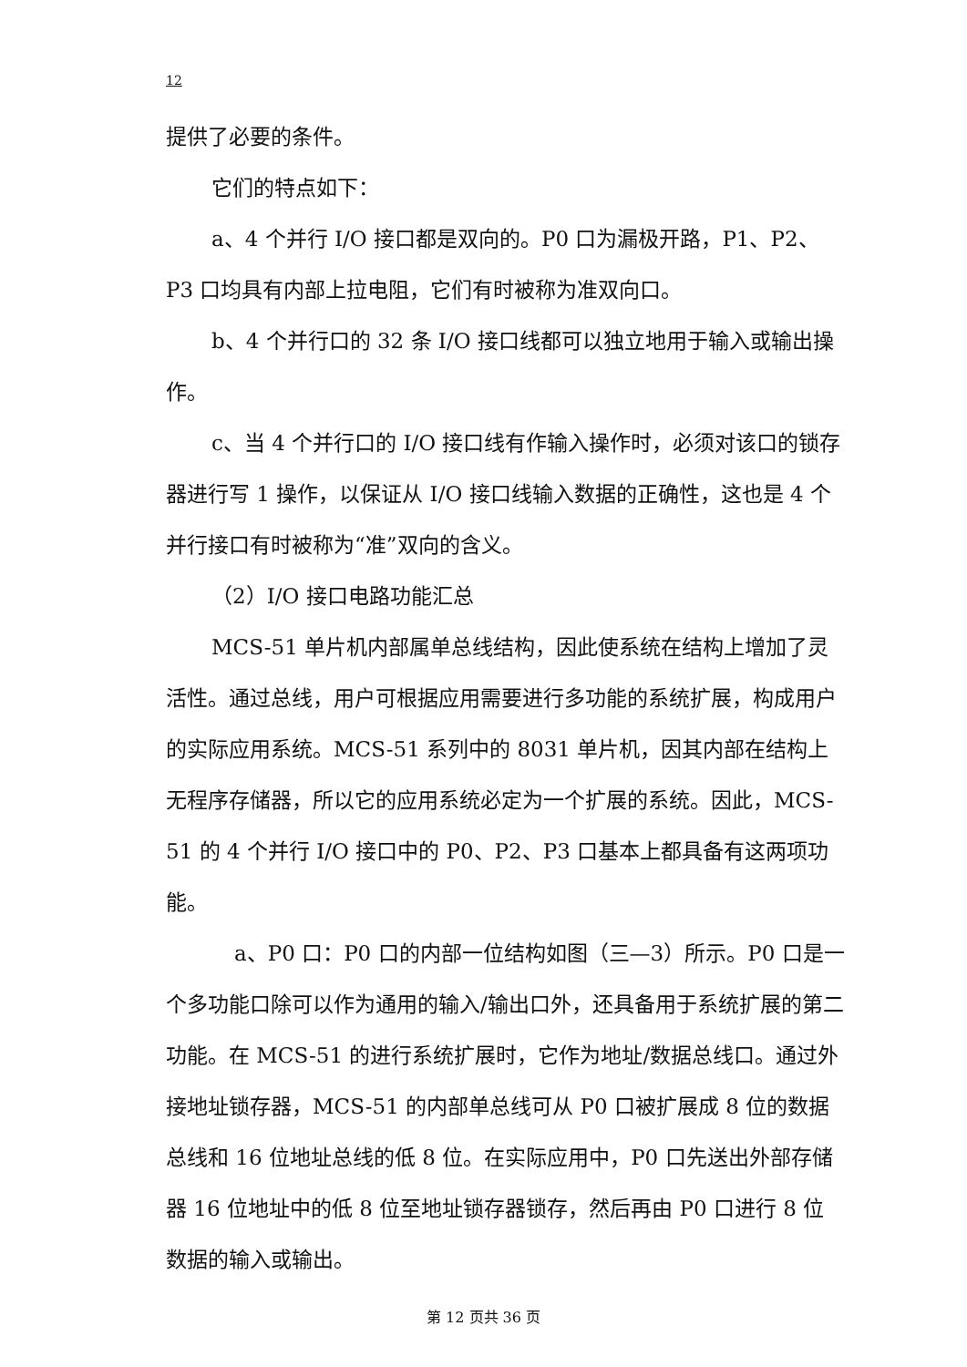12
提供了必要的条件。
它们的特点如下：
a、4 个并行 I/O 接口都是双向的。P0 口为漏极开路，P1、P2、P3 口均具有内部上拉电阻，它们有时被称为准双向口。
b、4 个并行口的 32 条 I/O 接口线都可以独立地用于输入或输出操作。
c、当 4 个并行口的 I/O 接口线有作输入操作时，必须对该口的锁存器进行写 1 操作，以保证从 I/O 接口线输入数据的正确性，这也是 4 个并行接口有时被称为“准”双向的含义。
（2）I/O 接口电路功能汇总
MCS-51 单片机内部属单总线结构，因此使系统在结构上增加了灵活性。通过总线，用户可根据应用需要进行多功能的系统扩展，构成用户的实际应用系统。MCS-51 系列中的 8031 单片机，因其内部在结构上无程序存储器，所以它的应用系统必定为一个扩展的系统。因此，MCS-51 的 4 个并行 I/O 接口中的 P0、P2、P3 口基本上都具备有这两项功能。
a、P0 口：P0 口的内部一位结构如图（三—3）所示。P0 口是一个多功能口除可以作为通用的输入/输出口外，还具备用于系统扩展的第二功能。在 MCS-51 的进行系统扩展时，它作为地址/数据总线口。通过外接地址锁存器，MCS-51 的内部单总线可从 P0 口被扩展成 8 位的数据总线和 16 位地址总线的低 8 位。在实际应用中，P0 口先送出外部存储器 16 位地址中的低 8 位至地址锁存器锁存，然后再由 P0 口进行 8 位数据的输入或输出。
第 12 页共 36 页